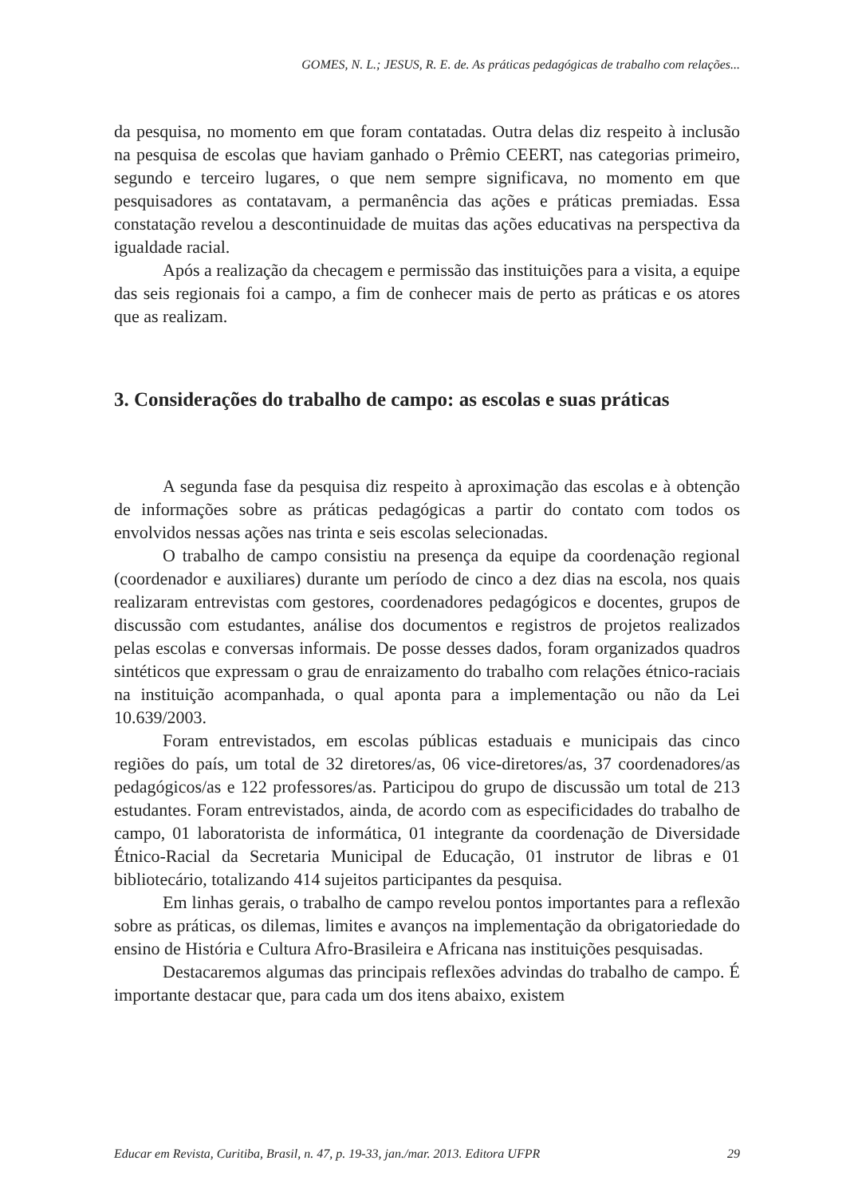GOMES, N. L.; JESUS, R. E. de. As práticas pedagógicas de trabalho com relações...
da pesquisa, no momento em que foram contatadas. Outra delas diz respeito à inclusão na pesquisa de escolas que haviam ganhado o Prêmio CEERT, nas categorias primeiro, segundo e terceiro lugares, o que nem sempre significava, no momento em que pesquisadores as contatavam, a permanência das ações e práticas premiadas. Essa constatação revelou a descontinuidade de muitas das ações educativas na perspectiva da igualdade racial.
Após a realização da checagem e permissão das instituições para a visita, a equipe das seis regionais foi a campo, a fim de conhecer mais de perto as práticas e os atores que as realizam.
3. Considerações do trabalho de campo: as escolas e suas práticas
A segunda fase da pesquisa diz respeito à aproximação das escolas e à obtenção de informações sobre as práticas pedagógicas a partir do contato com todos os envolvidos nessas ações nas trinta e seis escolas selecionadas.
O trabalho de campo consistiu na presença da equipe da coordenação regional (coordenador e auxiliares) durante um período de cinco a dez dias na escola, nos quais realizaram entrevistas com gestores, coordenadores pedagógicos e docentes, grupos de discussão com estudantes, análise dos documentos e registros de projetos realizados pelas escolas e conversas informais. De posse desses dados, foram organizados quadros sintéticos que expressam o grau de enraizamento do trabalho com relações étnico-raciais na instituição acompanhada, o qual aponta para a implementação ou não da Lei 10.639/2003.
Foram entrevistados, em escolas públicas estaduais e municipais das cinco regiões do país, um total de 32 diretores/as, 06 vice-diretores/as, 37 coordenadores/as pedagógicos/as e 122 professores/as. Participou do grupo de discussão um total de 213 estudantes. Foram entrevistados, ainda, de acordo com as especificidades do trabalho de campo, 01 laboratorista de informática, 01 integrante da coordenação de Diversidade Étnico-Racial da Secretaria Municipal de Educação, 01 instrutor de libras e 01 bibliotecário, totalizando 414 sujeitos participantes da pesquisa.
Em linhas gerais, o trabalho de campo revelou pontos importantes para a reflexão sobre as práticas, os dilemas, limites e avanços na implementação da obrigatoriedade do ensino de História e Cultura Afro-Brasileira e Africana nas instituições pesquisadas.
Destacaremos algumas das principais reflexões advindas do trabalho de campo. É importante destacar que, para cada um dos itens abaixo, existem
Educar em Revista, Curitiba, Brasil, n. 47, p. 19-33, jan./mar. 2013. Editora UFPR 29